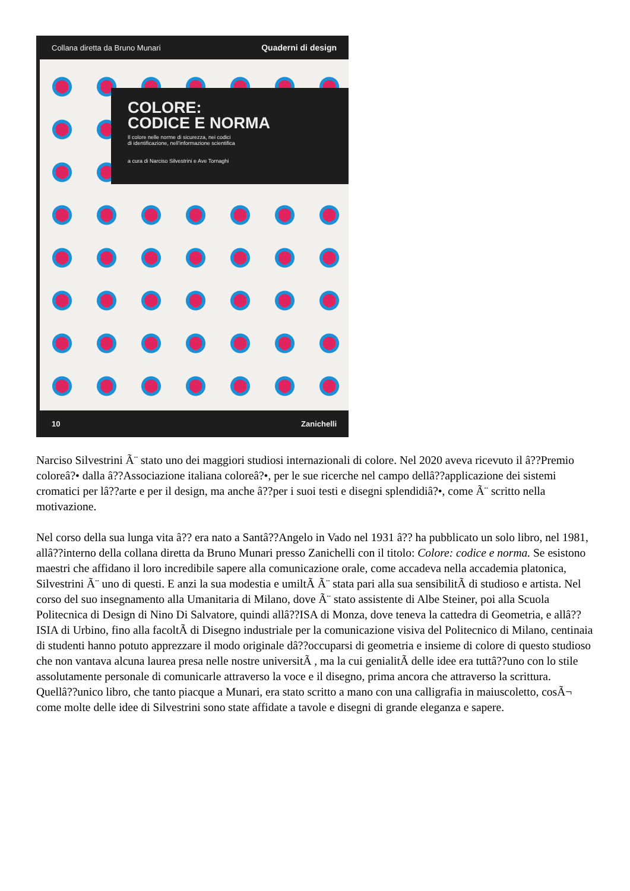Collana diretta da Bruno Munari Quaderni di design
COLORE:
CODICE E NORMA
Il colore nelle norme di sicurezza, nei codici
di identificazione, nell'informazione scientifica
a cura di Narciso Silvestrini e Ave Tornaghi
10 Zanichelli
Narciso Silvestrini Ã¨ stato uno dei maggiori studiosi internazionali di colore. Nel 2020 aveva ricevuto il â??Premio coloreâ?• dalla â??Associazione italiana coloreâ?•, per le sue ricerche nel campo dellâ??applicazione dei sistemi cromatici per lâ??arte e per il design, ma anche â??per i suoi testi e disegni splendidiâ?•, come Ã¨ scritto nella motivazione.
Nel corso della sua lunga vita â?? era nato a Santâ??Angelo in Vado nel 1931 â?? ha pubblicato un solo libro, nel 1981, allâ??interno della collana diretta da Bruno Munari presso Zanichelli con il titolo: Colore: codice e norma. Se esistono maestri che affidano il loro incredibile sapere alla comunicazione orale, come accadeva nella accademia platonica, Silvestrini Ã¨ uno di questi. E anzi la sua modestia e umiltÃ Ã¨ stata pari alla sua sensibilitÃ di studioso e artista. Nel corso del suo insegnamento alla Umanitaria di Milano, dove Ã¨ stato assistente di Albe Steiner, poi alla Scuola Politecnica di Design di Nino Di Salvatore, quindi allâ??ISA di Monza, dove teneva la cattedra di Geometria, e allâ??ISIA di Urbino, fino alla facoltÃ di Disegno industriale per la comunicazione visiva del Politecnico di Milano, centinaia di studenti hanno potuto apprezzare il modo originale dâ??occuparsi di geometria e insieme di colore di questo studioso che non vantava alcuna laurea presa nelle nostre universitÃ , ma la cui genialitÃ delle idee era tuttâ??uno con lo stile assolutamente personale di comunicarle attraverso la voce e il disegno, prima ancora che attraverso la scrittura. Quellâ??unico libro, che tanto piacque a Munari, era stato scritto a mano con una calligrafia in maiuscoletto, cosÃ¬ come molte delle idee di Silvestrini sono state affidate a tavole e disegni di grande eleganza e sapere.